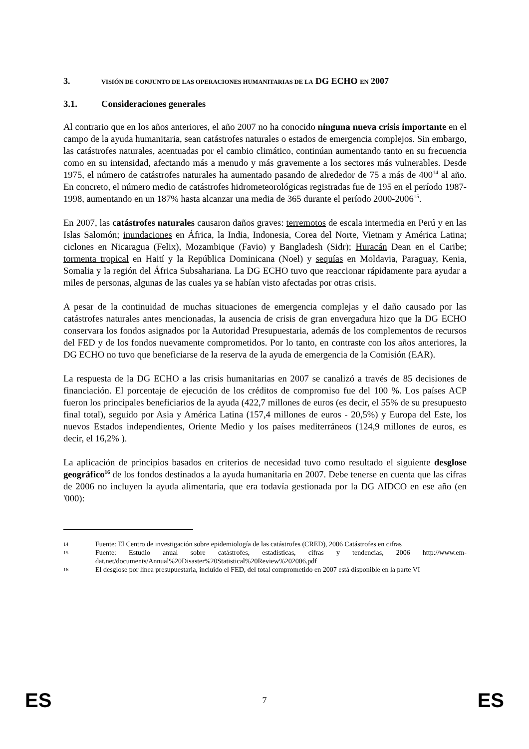3. VISIÓN DE CONJUNTO DE LAS OPERACIONES HUMANITARIAS DE LA DG ECHO EN 2007
3.1. Consideraciones generales
Al contrario que en los años anteriores, el año 2007 no ha conocido ninguna nueva crisis importante en el campo de la ayuda humanitaria, sean catástrofes naturales o estados de emergencia complejos. Sin embargo, las catástrofes naturales, acentuadas por el cambio climático, continúan aumentando tanto en su frecuencia como en su intensidad, afectando más a menudo y más gravemente a los sectores más vulnerables. Desde 1975, el número de catástrofes naturales ha aumentado pasando de alrededor de 75 a más de 400<sup>14</sup> al año. En concreto, el número medio de catástrofes hidrometeorológicas registradas fue de 195 en el período 1987-1998, aumentando en un 187% hasta alcanzar una media de 365 durante el período 2000-2006<sup>15</sup>.
En 2007, las catástrofes naturales causaron daños graves: terremotos de escala intermedia en Perú y en las Islas Salomón; inundaciones en África, la India, Indonesia, Corea del Norte, Vietnam y América Latina; ciclones en Nicaragua (Felix), Mozambique (Favio) y Bangladesh (Sidr); Huracán Dean en el Caribe; tormenta tropical en Haití y la República Dominicana (Noel) y sequías en Moldavia, Paraguay, Kenia, Somalia y la región del África Subsahariana. La DG ECHO tuvo que reaccionar rápidamente para ayudar a miles de personas, algunas de las cuales ya se habían visto afectadas por otras crisis.
A pesar de la continuidad de muchas situaciones de emergencia complejas y el daño causado por las catástrofes naturales antes mencionadas, la ausencia de crisis de gran envergadura hizo que la DG ECHO conservara los fondos asignados por la Autoridad Presupuestaria, además de los complementos de recursos del FED y de los fondos nuevamente comprometidos. Por lo tanto, en contraste con los años anteriores, la DG ECHO no tuvo que beneficiarse de la reserva de la ayuda de emergencia de la Comisión (EAR).
La respuesta de la DG ECHO a las crisis humanitarias en 2007 se canalizó a través de 85 decisiones de financiación. El porcentaje de ejecución de los créditos de compromiso fue del 100 %. Los países ACP fueron los principales beneficiarios de la ayuda (422,7 millones de euros (es decir, el 55% de su presupuesto final total), seguido por Asia y América Latina (157,4 millones de euros - 20,5%) y Europa del Este, los nuevos Estados independientes, Oriente Medio y los países mediterráneos (124,9 millones de euros, es decir, el 16,2% ).
La aplicación de principios basados en criterios de necesidad tuvo como resultado el siguiente desglose geográfico<sup>16</sup> de los fondos destinados a la ayuda humanitaria en 2007. Debe tenerse en cuenta que las cifras de 2006 no incluyen la ayuda alimentaria, que era todavía gestionada por la DG AIDCO en ese año (en '000):
14 Fuente: El Centro de investigación sobre epidemiología de las catástrofes (CRED), 2006 Catástrofes en cifras
15 Fuente: Estudio anual sobre catástrofes, estadísticas, cifras y tendencias, 2006 http://www.em-dat.net/documents/Annual%20Disaster%20Statistical%20Review%202006.pdf
16 El desglose por línea presupuestaria, incluido el FED, del total comprometido en 2007 está disponible en la parte VI
ES 7 ES